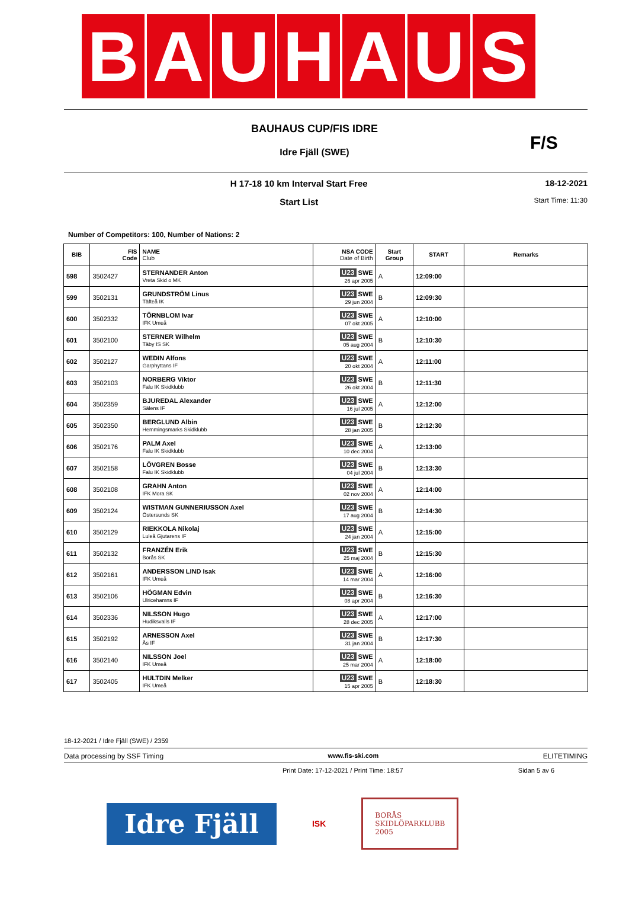BAUHAUS
BAUHAUS CUP/FIS IDRE
Idre Fjäll (SWE)
F/S
H 17-18 10 km Interval Start Free
Start List
18-12-2021
Start Time: 11:30
Number of Competitors: 100, Number of Nations: 2
| BIB | FIS Code | NAME Club | NSA CODE Date of Birth | Start Group | START | Remarks |
| --- | --- | --- | --- | --- | --- | --- |
| 598 | 3502427 | STERNANDER Anton Vreta Skid o MK | U23 SWE 26 apr 2005 | A | 12:09:00 | |
| 599 | 3502131 | GRUNDSTRÖM Linus Täfteå IK | U23 SWE 29 jun 2004 | B | 12:09:30 | |
| 600 | 3502332 | TÖRNBLOM Ivar IFK Umeå | U23 SWE 07 okt 2005 | A | 12:10:00 | |
| 601 | 3502100 | STERNER Wilhelm Täby IS SK | U23 SWE 05 aug 2004 | B | 12:10:30 | |
| 602 | 3502127 | WEDIN Alfons Garphyttans IF | U23 SWE 20 okt 2004 | A | 12:11:00 | |
| 603 | 3502103 | NORBERG Viktor Falu IK Skidklubb | U23 SWE 26 okt 2004 | B | 12:11:30 | |
| 604 | 3502359 | BJUREDAL Alexander Sälens IF | U23 SWE 16 jul 2005 | A | 12:12:00 | |
| 605 | 3502350 | BERGLUND Albin Hemmingsmarks Skidklubb | U23 SWE 28 jan 2005 | B | 12:12:30 | |
| 606 | 3502176 | PALM Axel Falu IK Skidklubb | U23 SWE 10 dec 2004 | A | 12:13:00 | |
| 607 | 3502158 | LÖVGREN Bosse Falu IK Skidklubb | U23 SWE 04 jul 2004 | B | 12:13:30 | |
| 608 | 3502108 | GRAHN Anton IFK Mora SK | U23 SWE 02 nov 2004 | A | 12:14:00 | |
| 609 | 3502124 | WISTMAN GUNNERIUSSON Axel Östersunds SK | U23 SWE 17 aug 2004 | B | 12:14:30 | |
| 610 | 3502129 | RIEKKOLA Nikolaj Luleå Gjutarens IF | U23 SWE 24 jan 2004 | A | 12:15:00 | |
| 611 | 3502132 | FRANZÉN Erik Borås SK | U23 SWE 25 maj 2004 | B | 12:15:30 | |
| 612 | 3502161 | ANDERSSON LIND Isak IFK Umeå | U23 SWE 14 mar 2004 | A | 12:16:00 | |
| 613 | 3502106 | HÖGMAN Edvin Ulricehamns IF | U23 SWE 08 apr 2004 | B | 12:16:30 | |
| 614 | 3502336 | NILSSON Hugo Hudiksvalls IF | U23 SWE 28 dec 2005 | A | 12:17:00 | |
| 615 | 3502192 | ARNESSON Axel Ås IF | U23 SWE 31 jan 2004 | B | 12:17:30 | |
| 616 | 3502140 | NILSSON Joel IFK Umeå | U23 SWE 25 mar 2004 | A | 12:18:00 | |
| 617 | 3502405 | HULTDIN Melker IFK Umeå | U23 SWE 15 apr 2005 | B | 12:18:30 | |
18-12-2021 / Idre Fjäll (SWE) / 2359
Data processing by SSF Timing www.fis-ski.com ELITETIMING
Print Date: 17-12-2021 / Print Time: 18:57 Sidan 5 av 6
Idre Fjäll
ISK
BORÅS
SKIDLÖPARKLUBB
2005